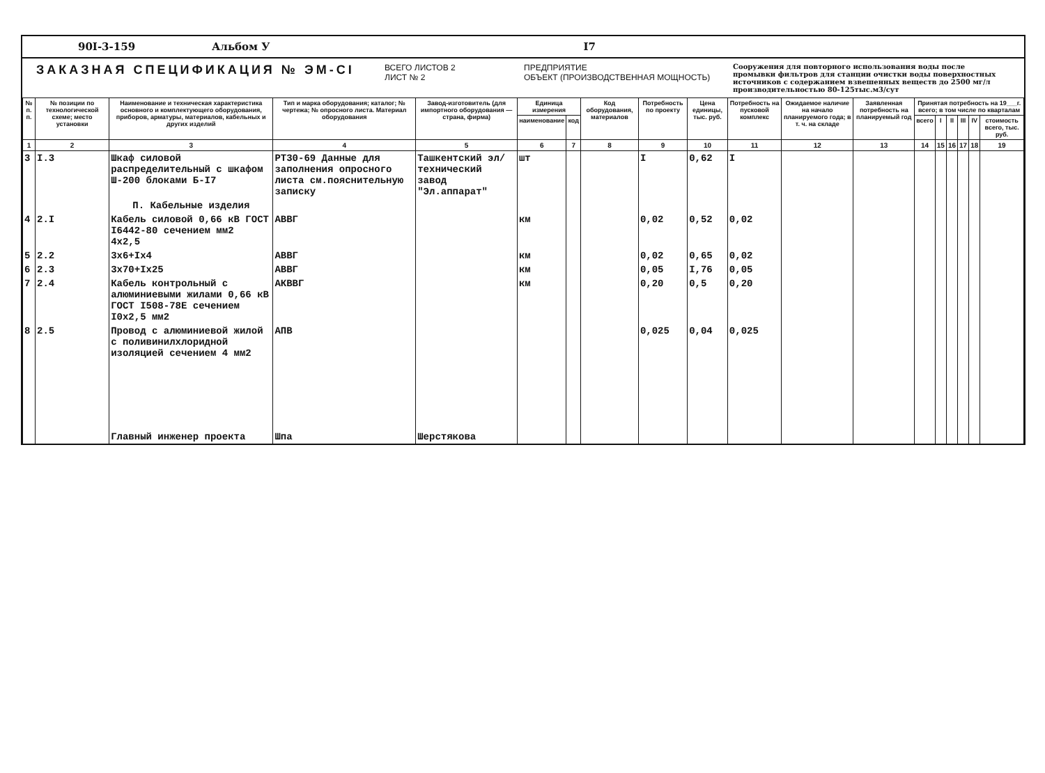90I-3-159 Альбом У I7
ЗАКАЗНАЯ СПЕЦИФИКАЦИЯ № ЭМ-CI
ВСЕГО ЛИСТОВ 2
ЛИСТ № 2
ПРЕДПРИЯТИЕ
ОБЪЕКТ (ПРОИЗВОДСТВЕННАЯ МОЩНОСТЬ)
Сооружения для повторного использования воды после промывки фильтров для станции очистки воды поверхностных источников с содержанием взвешенных веществ до 2500 мг/л производительностью 80-125тыс.м3/сут
| № п. п. | № позиции по технологической схеме; место установки | Наименование и техническая характеристика основного и комплектующего оборудования, приборов, арматуры, материалов, кабельных и других изделий | Тип и марка оборудования; каталог; № чертежа; № опросного листа. Материал оборудования | Завод-изготовитель (для импортного оборудования — страна, фирма) | Единица измерения | | Код оборудования, материалов | Потребность по проекту | Цена единицы, тыс. руб. | Потребность на пусковой комплекс | Ожидаемое наличие на начало планируемого года; в т. ч. на складе | Заявленная потребность на планируемый год | Принятая потребность на 19___г. всего; в том числе по кварталам | | | | | |
| --- | --- | --- | --- | --- | --- | --- | --- | --- | --- | --- | --- | --- | --- | --- | --- | --- | --- | --- |
| | | | | | наименование | код | | | | | | | всего | I | II | III | IV | стоимость всего, тыс. руб. |
| 1 | 2 | 3 | 4 | 5 | 6 | 7 | 8 | 9 | 10 | 11 | 12 | 13 | 14 | 15 | 16 | 17 | 18 | 19 |
| 3 | I.3 | Шкаф силовой распределительный с шкафом Ш-200 блоками Б-I7 | РТ30-69 Данные для заполнения опросного листа см.пояснительную записку | Ташкентский эл/технический завод "Эл.аппарат" | шт | | | I | 0,62 | I | | | | | | | | |
| | | П. Кабельные изделия | | | | | | | | | | | | | | | | |
| 4 | 2.I | Кабель силовой 0,66 кВ ГОСТ I6442-80 сечением мм2 4х2,5 | АВВГ | | км | | | 0,02 | 0,52 | 0,02 | | | | | | | | |
| 5 | 2.2 | 3х6+Iх4 | АВВГ | | км | | | 0,02 | 0,65 | 0,02 | | | | | | | | |
| 6 | 2.3 | 3х70+Iх25 | АВВГ | | км | | | 0,05 | I,76 | 0,05 | | | | | | | | |
| 7 | 2.4 | Кабель контрольный с алюминиевыми жилами 0,66 кВ ГОСТ I508-78Е сечением I0х2,5 мм2 | АКВВГ | | км | | | 0,20 | 0,5 | 0,20 | | | | | | | | |
| 8 | 2.5 | Провод с алюминиевой жилой с поливинилхлоридной изоляцией сечением 4 мм2 | АПВ | | | | | 0,025 | 0,04 | 0,025 | | | | | | | | |
| | | Главный инженер проекта | Шпа | Шерстякова | | | | | | | | | | | | | | |